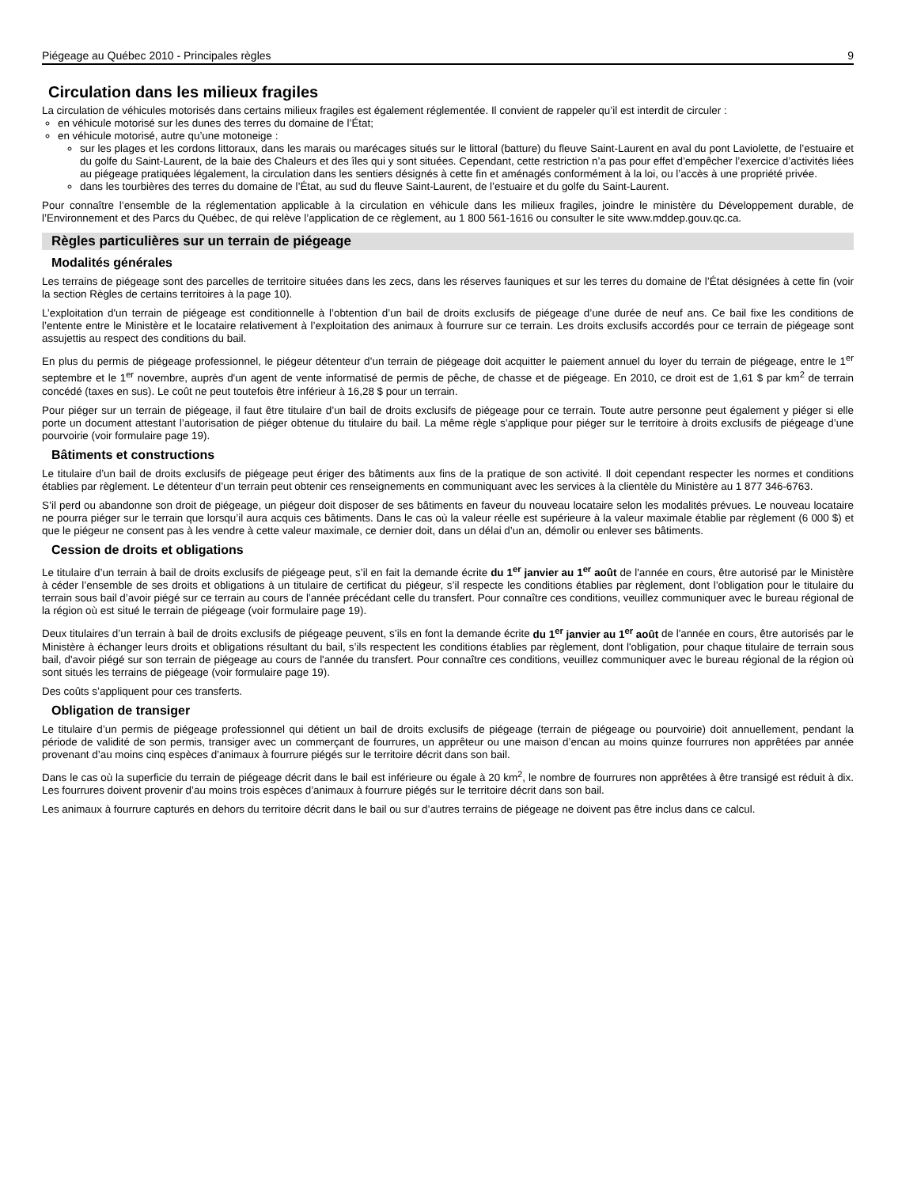Piégeage au Québec 2010 - Principales règles 9
Circulation dans les milieux fragiles
La circulation de véhicules motorisés dans certains milieux fragiles est également réglementée. Il convient de rappeler qu’il est interdit de circuler :
en véhicule motorisé sur les dunes des terres du domaine de l’État;
en véhicule motorisé, autre qu’une motoneige :
sur les plages et les cordons littoraux, dans les marais ou marécages situés sur le littoral (batture) du fleuve Saint-Laurent en aval du pont Laviolette, de l’estuaire et du golfe du Saint-Laurent, de la baie des Chaleurs et des îles qui y sont situées. Cependant, cette restriction n’a pas pour effet d’empêcher l’exercice d’activités liées au piégeage pratiquées légalement, la circulation dans les sentiers désignés à cette fin et aménagés conformément à la loi, ou l’accès à une propriété privée.
dans les tourbières des terres du domaine de l’État, au sud du fleuve Saint-Laurent, de l’estuaire et du golfe du Saint-Laurent.
Pour connaître l’ensemble de la réglementation applicable à la circulation en véhicule dans les milieux fragiles, joindre le ministère du Développement durable, de l’Environnement et des Parcs du Québec, de qui relève l’application de ce règlement, au 1 800 561-1616 ou consulter le site www.mddep.gouv.qc.ca.
Règles particulières sur un terrain de piégeage
Modalités générales
Les terrains de piégeage sont des parcelles de territoire situées dans les zecs, dans les réserves fauniques et sur les terres du domaine de l’État désignées à cette fin (voir la section Règles de certains territoires à la page 10).
L’exploitation d'un terrain de piégeage est conditionnelle à l’obtention d’un bail de droits exclusifs de piégeage d’une durée de neuf ans. Ce bail fixe les conditions de l’entente entre le Ministère et le locataire relativement à l’exploitation des animaux à fourrure sur ce terrain. Les droits exclusifs accordés pour ce terrain de piégeage sont assujettis au respect des conditions du bail.
En plus du permis de piégeage professionnel, le piégeur détenteur d’un terrain de piégeage doit acquitter le paiement annuel du loyer du terrain de piégeage, entre le 1<sup>er</sup> septembre et le 1<sup>er</sup> novembre, auprès d'un agent de vente informatisé de permis de pêche, de chasse et de piégeage. En 2010, ce droit est de 1,61 $ par km<sup>2</sup> de terrain concédé (taxes en sus). Le coût ne peut toutefois être inférieur à 16,28 $ pour un terrain.
Pour piéger sur un terrain de piégeage, il faut être titulaire d’un bail de droits exclusifs de piégeage pour ce terrain. Toute autre personne peut également y piéger si elle porte un document attestant l’autorisation de piéger obtenue du titulaire du bail. La même règle s’applique pour piéger sur le territoire à droits exclusifs de piégeage d’une pourvoirie (voir formulaire page 19).
Bâtiments et constructions
Le titulaire d’un bail de droits exclusifs de piégeage peut ériger des bâtiments aux fins de la pratique de son activité. Il doit cependant respecter les normes et conditions établies par règlement. Le détenteur d’un terrain peut obtenir ces renseignements en communiquant avec les services à la clientèle du Ministère au 1 877 346-6763.
S’il perd ou abandonne son droit de piégeage, un piégeur doit disposer de ses bâtiments en faveur du nouveau locataire selon les modalités prévues. Le nouveau locataire ne pourra piéger sur le terrain que lorsqu’il aura acquis ces bâtiments. Dans le cas où la valeur réelle est supérieure à la valeur maximale établie par règlement (6 000 $) et que le piégeur ne consent pas à les vendre à cette valeur maximale, ce dernier doit, dans un délai d’un an, démolir ou enlever ses bâtiments.
Cession de droits et obligations
Le titulaire d’un terrain à bail de droits exclusifs de piégeage peut, s’il en fait la demande écrite du 1<sup>er</sup> janvier au 1<sup>er</sup> août de l'année en cours, être autorisé par le Ministère à céder l’ensemble de ses droits et obligations à un titulaire de certificat du piégeur, s’il respecte les conditions établies par règlement, dont l’obligation pour le titulaire du terrain sous bail d’avoir piégé sur ce terrain au cours de l’année précédant celle du transfert. Pour connaître ces conditions, veuillez communiquer avec le bureau régional de la région où est situé le terrain de piégeage (voir formulaire page 19).
Deux titulaires d’un terrain à bail de droits exclusifs de piégeage peuvent, s’ils en font la demande écrite du 1<sup>er</sup> janvier au 1<sup>er</sup> août de l'année en cours, être autorisés par le Ministère à échanger leurs droits et obligations résultant du bail, s’ils respectent les conditions établies par règlement, dont l'obligation, pour chaque titulaire de terrain sous bail, d'avoir piégé sur son terrain de piégeage au cours de l'année du transfert. Pour connaître ces conditions, veuillez communiquer avec le bureau régional de la région où sont situés les terrains de piégeage (voir formulaire page 19).
Des coûts s’appliquent pour ces transferts.
Obligation de transiger
Le titulaire d’un permis de piégeage professionnel qui détient un bail de droits exclusifs de piégeage (terrain de piégeage ou pourvoirie) doit annuellement, pendant la période de validité de son permis, transiger avec un commerçant de fourrures, un apprêteur ou une maison d’encan au moins quinze fourrures non apprêtées par année provenant d’au moins cinq espèces d’animaux à fourrure piégés sur le territoire décrit dans son bail.
Dans le cas où la superficie du terrain de piégeage décrit dans le bail est inférieure ou égale à 20 km<sup>2</sup>, le nombre de fourrures non apprêtées à être transigé est réduit à dix. Les fourrures doivent provenir d’au moins trois espèces d’animaux à fourrure piégés sur le territoire décrit dans son bail.
Les animaux à fourrure capturés en dehors du territoire décrit dans le bail ou sur d’autres terrains de piégeage ne doivent pas être inclus dans ce calcul.